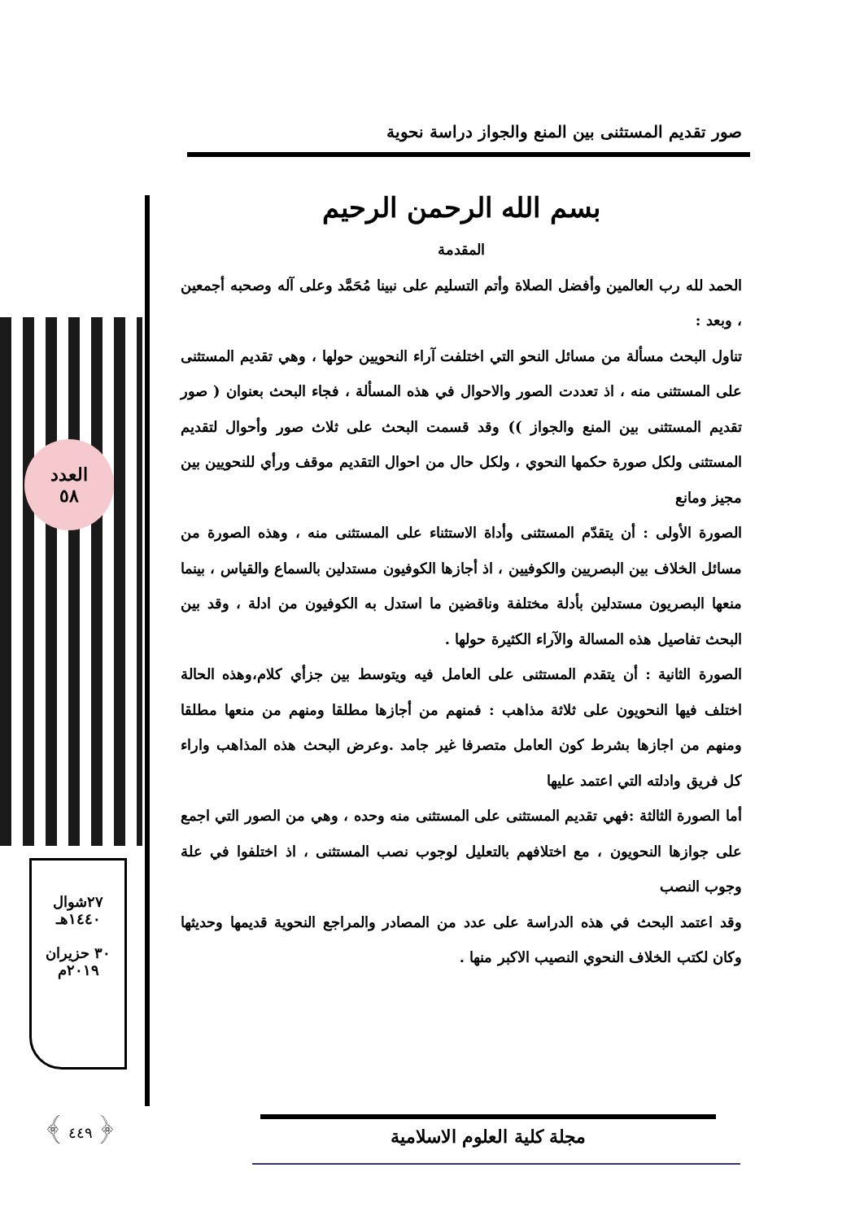صور تقديم المستثنى بين المنع والجواز دراسة نحوية
العدد
٥٨
٢٧شوال
١٤٤٠هـ
٣٠ حزيران
٢٠١٩م
﴿ ٤٤٩ ﴾
بسم الله الرحمن الرحيم
المقدمة
الحمد لله رب العالمين وأفضل الصلاة وأتم التسليم على نبينا مُحَمَّد وعلى آله وصحبه أجمعين ، وبعد :
تناول البحث مسألة من مسائل النحو التي اختلفت آراء النحويين حولها ، وهي تقديم المستثنى على المستثنى منه ، اذ تعددت الصور والاحوال في هذه المسألة ، فجاء البحث بعنوان ( صور تقديم المستثنى بين المنع والجواز )) وقد قسمت البحث على ثلاث صور وأحوال لتقديم المستثنى ولكل صورة حكمها النحوي ، ولكل حال من احوال التقديم موقف ورأي للنحويين بين مجيز ومانع
الصورة الأولى : أن يتقدّم المستثنى وأداة الاستثناء على المستثنى منه ، وهذه الصورة من مسائل الخلاف بين البصريين والكوفيين ، اذ أجازها الكوفيون مستدلين بالسماع والقياس ، بينما منعها البصريون مستدلين بأدلة مختلفة وناقضين ما استدل به الكوفيون من ادلة ، وقد بين البحث تفاصيل هذه المسالة والآراء الكثيرة حولها .
الصورة الثانية : أن يتقدم المستثنى على العامل فيه ويتوسط بين جزأي كلام،وهذه الحالة اختلف فيها النحويون على ثلاثة مذاهب : فمنهم من أجازها مطلقا ومنهم من منعها مطلقا ومنهم من اجازها بشرط كون العامل متصرفا غير جامد .وعرض البحث هذه المذاهب واراء كل فريق وادلته التي اعتمد عليها
أما الصورة الثالثة :فهي تقديم المستثنى على المستثنى منه وحده ، وهي من الصور التي اجمع على جوازها النحويون ، مع اختلافهم بالتعليل لوجوب نصب المستثنى ، اذ اختلفوا في علة وجوب النصب
وقد اعتمد البحث في هذه الدراسة على عدد من المصادر والمراجع النحوية قديمها وحديثها وكان لكتب الخلاف النحوي النصيب الاكبر منها .
مجلة كلية العلوم الاسلامية